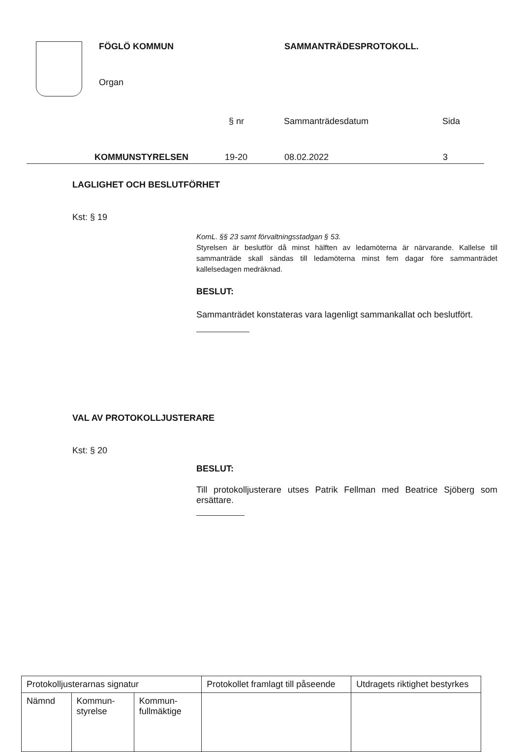FÖGLÖ KOMMUN SAMMANTRÄDESPROTOKOLL.
Organ
§ nr Sammanträdesdatum Sida
KOMMUNSTYRELSEN 19-20 08.02.2022 3
LAGLIGHET OCH BESLUTFÖRHET
Kst: § 19
KomL. §§ 23 samt förvaltningsstadgan § 53.
Styrelsen är beslutför då minst hälften av ledamöterna är närvarande. Kallelse till sammanträde skall sändas till ledamöterna minst fem dagar före sammanträdet kallelsedagen medräknad.
BESLUT:
Sammanträdet konstateras vara lagenligt sammankallat och beslutfört.
VAL AV PROTOKOLLJUSTERARE
Kst: § 20
BESLUT:
Till protokolljusterare utses Patrik Fellman med Beatrice Sjöberg som ersättare.
| Protokolljusterarnas signatur | | | Protokollet framlagt till påseende | Utdragets riktighet bestyrkes |
| Nämnd | Kommun- styrelse | Kommun- fullmäktige | | |